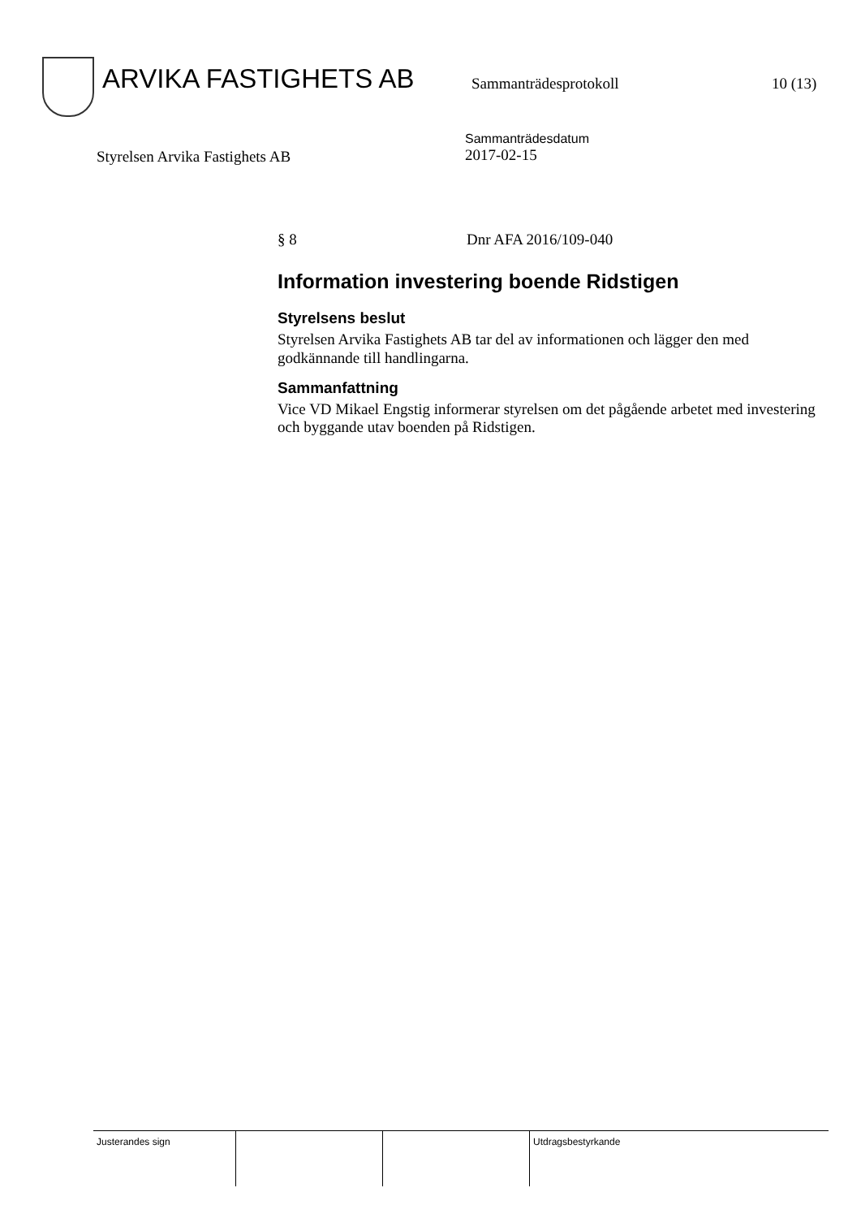ARVIKA FASTIGHETS AB
Sammanträdesprotokoll 10 (13)
Styrelsen Arvika Fastighets AB
Sammanträdesdatum
2017-02-15
§ 8 Dnr AFA 2016/109-040
Information investering boende Ridstigen
Styrelsens beslut
Styrelsen Arvika Fastighets AB tar del av informationen och lägger den med godkännande till handlingarna.
Sammanfattning
Vice VD Mikael Engstig informerar styrelsen om det pågående arbetet med investering och byggande utav boenden på Ridstigen.
Justerandes sign Utdragsbestyrkande